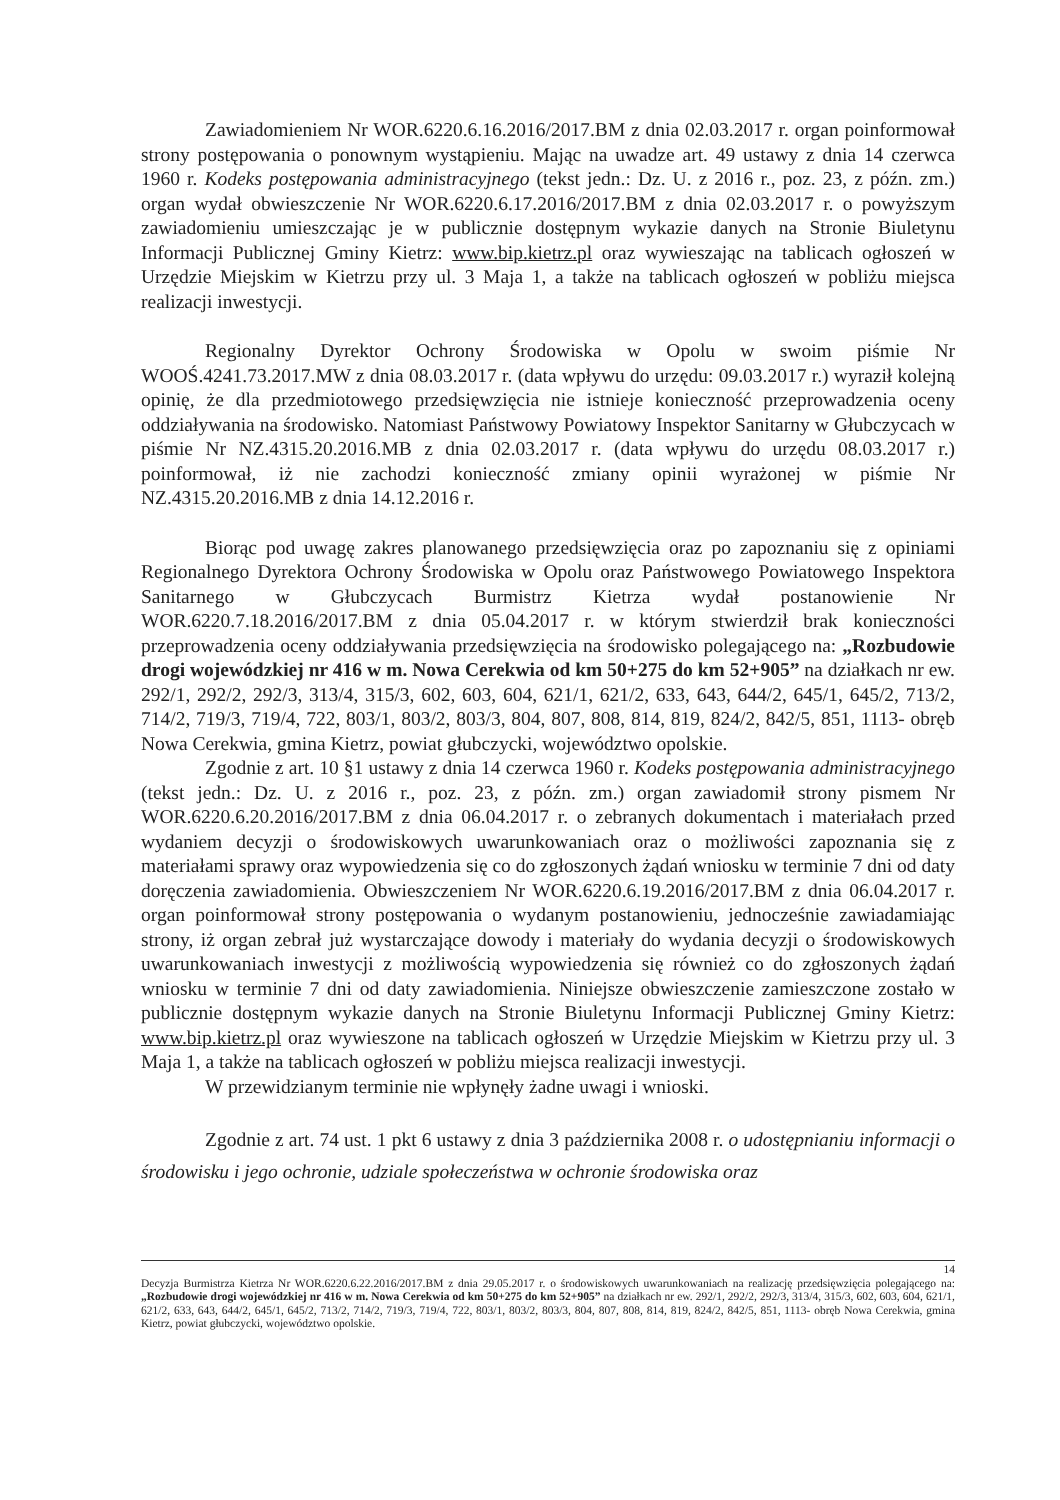Zawiadomieniem Nr WOR.6220.6.16.2016/2017.BM z dnia 02.03.2017 r. organ poinformował strony postępowania o ponownym wystąpieniu. Mając na uwadze art. 49 ustawy z dnia 14 czerwca 1960 r. Kodeks postępowania administracyjnego (tekst jedn.: Dz. U. z 2016 r., poz. 23, z późn. zm.) organ wydał obwieszczenie Nr WOR.6220.6.17.2016/2017.BM z dnia 02.03.2017 r. o powyższym zawiadomieniu umieszczając je w publicznie dostępnym wykazie danych na Stronie Biuletynu Informacji Publicznej Gminy Kietrz: www.bip.kietrz.pl oraz wywieszając na tablicach ogłoszeń w Urzędzie Miejskim w Kietrzu przy ul. 3 Maja 1, a także na tablicach ogłoszeń w pobliżu miejsca realizacji inwestycji.
Regionalny Dyrektor Ochrony Środowiska w Opolu w swoim piśmie Nr WOOŚ.4241.73.2017.MW z dnia 08.03.2017 r. (data wpływu do urzędu: 09.03.2017 r.) wyraził kolejną opinię, że dla przedmiotowego przedsięwzięcia nie istnieje konieczność przeprowadzenia oceny oddziaływania na środowisko. Natomiast Państwowy Powiatowy Inspektor Sanitarny w Głubczycach w piśmie Nr NZ.4315.20.2016.MB z dnia 02.03.2017 r. (data wpływu do urzędu 08.03.2017 r.) poinformował, iż nie zachodzi konieczność zmiany opinii wyrażonej w piśmie Nr NZ.4315.20.2016.MB z dnia 14.12.2016 r.
Biorąc pod uwagę zakres planowanego przedsięwzięcia oraz po zapoznaniu się z opiniami Regionalnego Dyrektora Ochrony Środowiska w Opolu oraz Państwowego Powiatowego Inspektora Sanitarnego w Głubczycach Burmistrz Kietrza wydał postanowienie Nr WOR.6220.7.18.2016/2017.BM z dnia 05.04.2017 r. w którym stwierdził brak konieczności przeprowadzenia oceny oddziaływania przedsięwzięcia na środowisko polegającego na: „Rozbudowie drogi wojewódzkiej nr 416 w m. Nowa Cerekwia od km 50+275 do km 52+905” na działkach nr ew. 292/1, 292/2, 292/3, 313/4, 315/3, 602, 603, 604, 621/1, 621/2, 633, 643, 644/2, 645/1, 645/2, 713/2, 714/2, 719/3, 719/4, 722, 803/1, 803/2, 803/3, 804, 807, 808, 814, 819, 824/2, 842/5, 851, 1113- obręb Nowa Cerekwia, gmina Kietrz, powiat głubczycki, województwo opolskie.
Zgodnie z art. 10 §1 ustawy z dnia 14 czerwca 1960 r. Kodeks postępowania administracyjnego (tekst jedn.: Dz. U. z 2016 r., poz. 23, z późn. zm.) organ zawiadomił strony pismem Nr WOR.6220.6.20.2016/2017.BM z dnia 06.04.2017 r. o zebranych dokumentach i materiałach przed wydaniem decyzji o środowiskowych uwarunkowaniach oraz o możliwości zapoznania się z materiałami sprawy oraz wypowiedzenia się co do zgłoszonych żądań wniosku w terminie 7 dni od daty doręczenia zawiadomienia. Obwieszczeniem Nr WOR.6220.6.19.2016/2017.BM z dnia 06.04.2017 r. organ poinformował strony postępowania o wydanym postanowieniu, jednocześnie zawiadamiając strony, iż organ zebrał już wystarczające dowody i materiały do wydania decyzji o środowiskowych uwarunkowaniach inwestycji z możliwością wypowiedzenia się również co do zgłoszonych żądań wniosku w terminie 7 dni od daty zawiadomienia. Niniejsze obwieszczenie zamieszczone zostało w publicznie dostępnym wykazie danych na Stronie Biuletynu Informacji Publicznej Gminy Kietrz: www.bip.kietrz.pl oraz wywieszone na tablicach ogłoszeń w Urzędzie Miejskim w Kietrzu przy ul. 3 Maja 1, a także na tablicach ogłoszeń w pobliżu miejsca realizacji inwestycji.
W przewidzianym terminie nie wpłynęły żadne uwagi i wnioski.
Zgodnie z art. 74 ust. 1 pkt 6 ustawy z dnia 3 października 2008 r. o udostępnianiu informacji o środowisku i jego ochronie, udziale społeczeństwa w ochronie środowiska oraz
14
Decyzja Burmistrza Kietrza Nr WOR.6220.6.22.2016/2017.BM z dnia 29.05.2017 r. o środowiskowych uwarunkowaniach na realizację przedsięwzięcia polegającego na: „Rozbudowie drogi wojewódzkiej nr 416 w m. Nowa Cerekwia od km 50+275 do km 52+905” na działkach nr ew. 292/1, 292/2, 292/3, 313/4, 315/3, 602, 603, 604, 621/1, 621/2, 633, 643, 644/2, 645/1, 645/2, 713/2, 714/2, 719/3, 719/4, 722, 803/1, 803/2, 803/3, 804, 807, 808, 814, 819, 824/2, 842/5, 851, 1113- obręb Nowa Cerekwia, gmina Kietrz, powiat głubczycki, województwo opolskie.